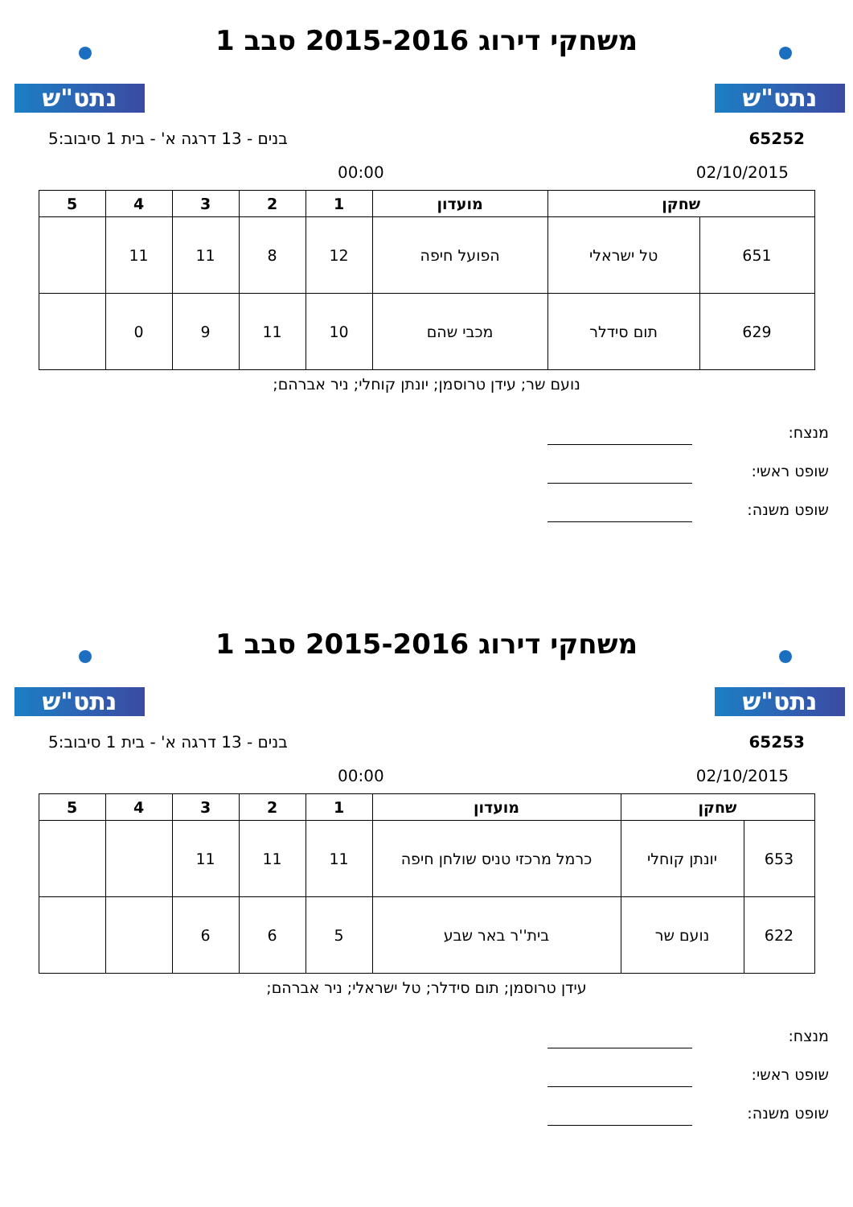נתט"ש נתט"ש
משחקי דירוג 2015-2016 סבב 1
65252 בנים - 13 דרגה א' - בית 1 סיבוב:5
02/10/2015 00:00
| שחקן | | מועדון | 1 | 2 | 3 | 4 | 5 |
| --- | --- | --- | --- | --- | --- | --- | --- |
| 651 | טל ישראלי | הפועל חיפה | 12 | 8 | 11 | 11 | |
| 629 | תום סידלר | מכבי שהם | 10 | 11 | 9 | 0 | |
נועם שר; עידן טרוסמן; יונתן קוחלי; ניר אברהם;
מנצח:
שופט ראשי:
שופט משנה:
נתט"ש נתט"ש
משחקי דירוג 2015-2016 סבב 1
65253 בנים - 13 דרגה א' - בית 1 סיבוב:5
02/10/2015 00:00
| שחקן | | מועדון | 1 | 2 | 3 | 4 | 5 |
| --- | --- | --- | --- | --- | --- | --- | --- |
| 653 | יונתן קוחלי | כרמל מרכזי טניס שולחן חיפה | 11 | 11 | 11 | | |
| 622 | נועם שר | בית''ר באר שבע | 5 | 6 | 6 | | |
עידן טרוסמן; תום סידלר; טל ישראלי; ניר אברהם;
מנצח:
שופט ראשי:
שופט משנה: